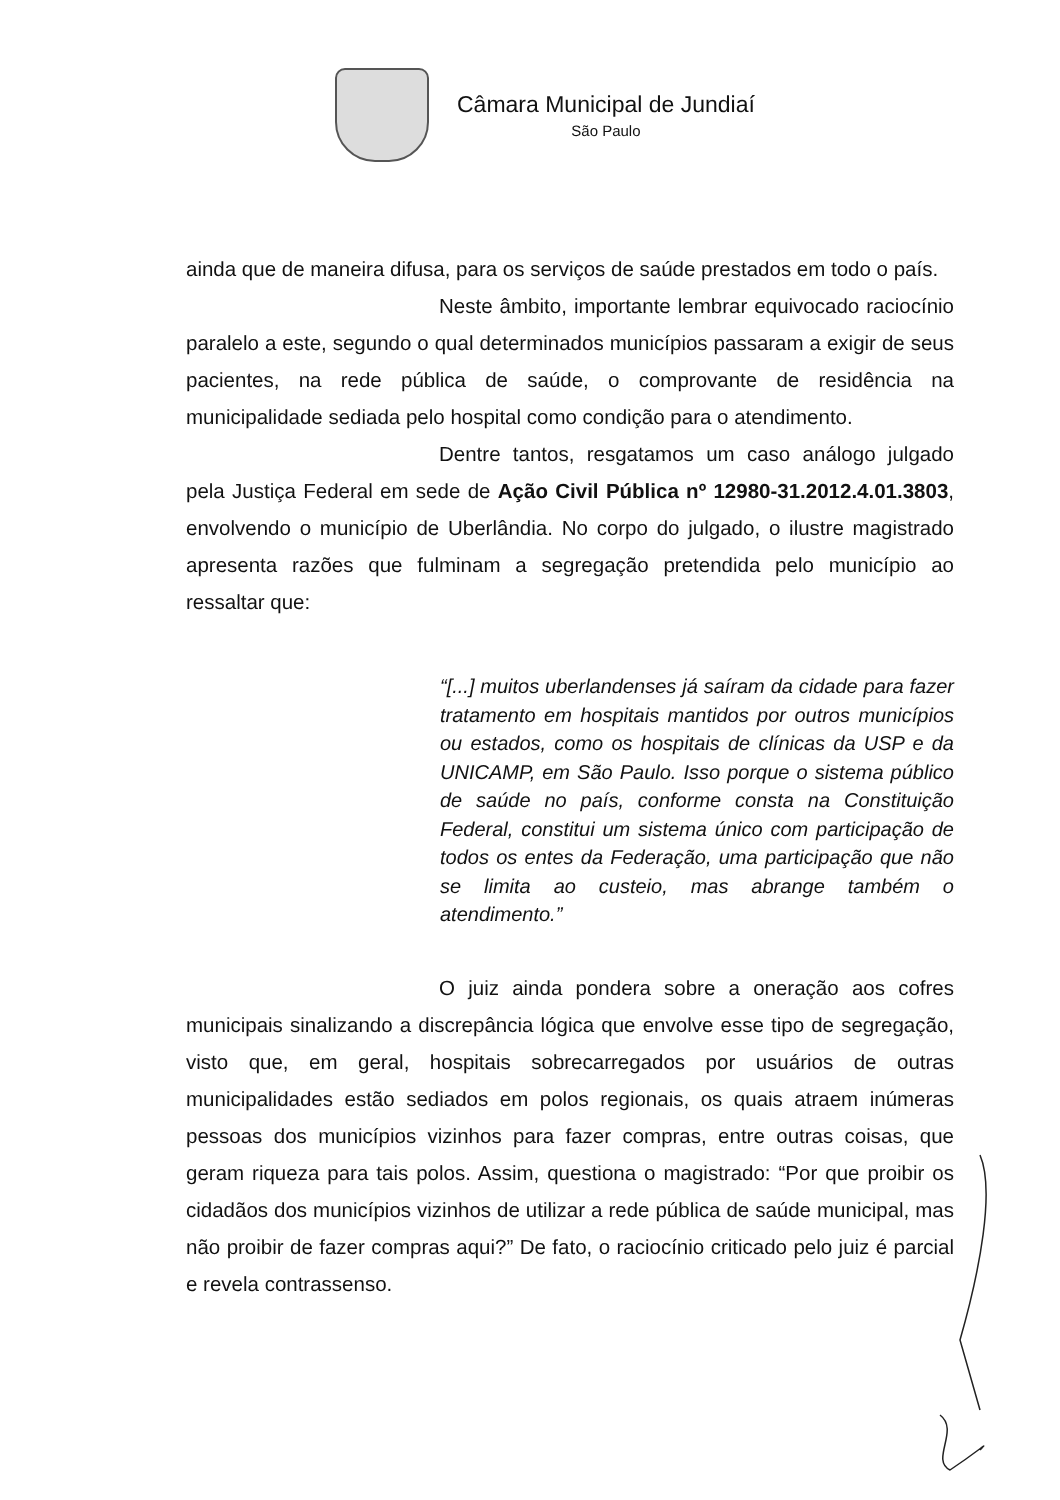Câmara Municipal de Jundiaí
São Paulo
ainda que de maneira difusa, para os serviços de saúde prestados em todo o país.
Neste âmbito, importante lembrar equivocado raciocínio paralelo a este, segundo o qual determinados municípios passaram a exigir de seus pacientes, na rede pública de saúde, o comprovante de residência na municipalidade sediada pelo hospital como condição para o atendimento.
Dentre tantos, resgatamos um caso análogo julgado pela Justiça Federal em sede de Ação Civil Pública nº 12980-31.2012.4.01.3803, envolvendo o município de Uberlândia. No corpo do julgado, o ilustre magistrado apresenta razões que fulminam a segregação pretendida pelo município ao ressaltar que:
“[...] muitos uberlandenses já saíram da cidade para fazer tratamento em hospitais mantidos por outros municípios ou estados, como os hospitais de clínicas da USP e da UNICAMP, em São Paulo. Isso porque o sistema público de saúde no país, conforme consta na Constituição Federal, constitui um sistema único com participação de todos os entes da Federação, uma participação que não se limita ao custeio, mas abrange também o atendimento.”
O juiz ainda pondera sobre a oneração aos cofres municipais sinalizando a discrepância lógica que envolve esse tipo de segregação, visto que, em geral, hospitais sobrecarregados por usuários de outras municipalidades estão sediados em polos regionais, os quais atraem inúmeras pessoas dos municípios vizinhos para fazer compras, entre outras coisas, que geram riqueza para tais polos. Assim, questiona o magistrado: “Por que proibir os cidadãos dos municípios vizinhos de utilizar a rede pública de saúde municipal, mas não proibir de fazer compras aqui?” De fato, o raciocínio criticado pelo juiz é parcial e revela contrassenso.